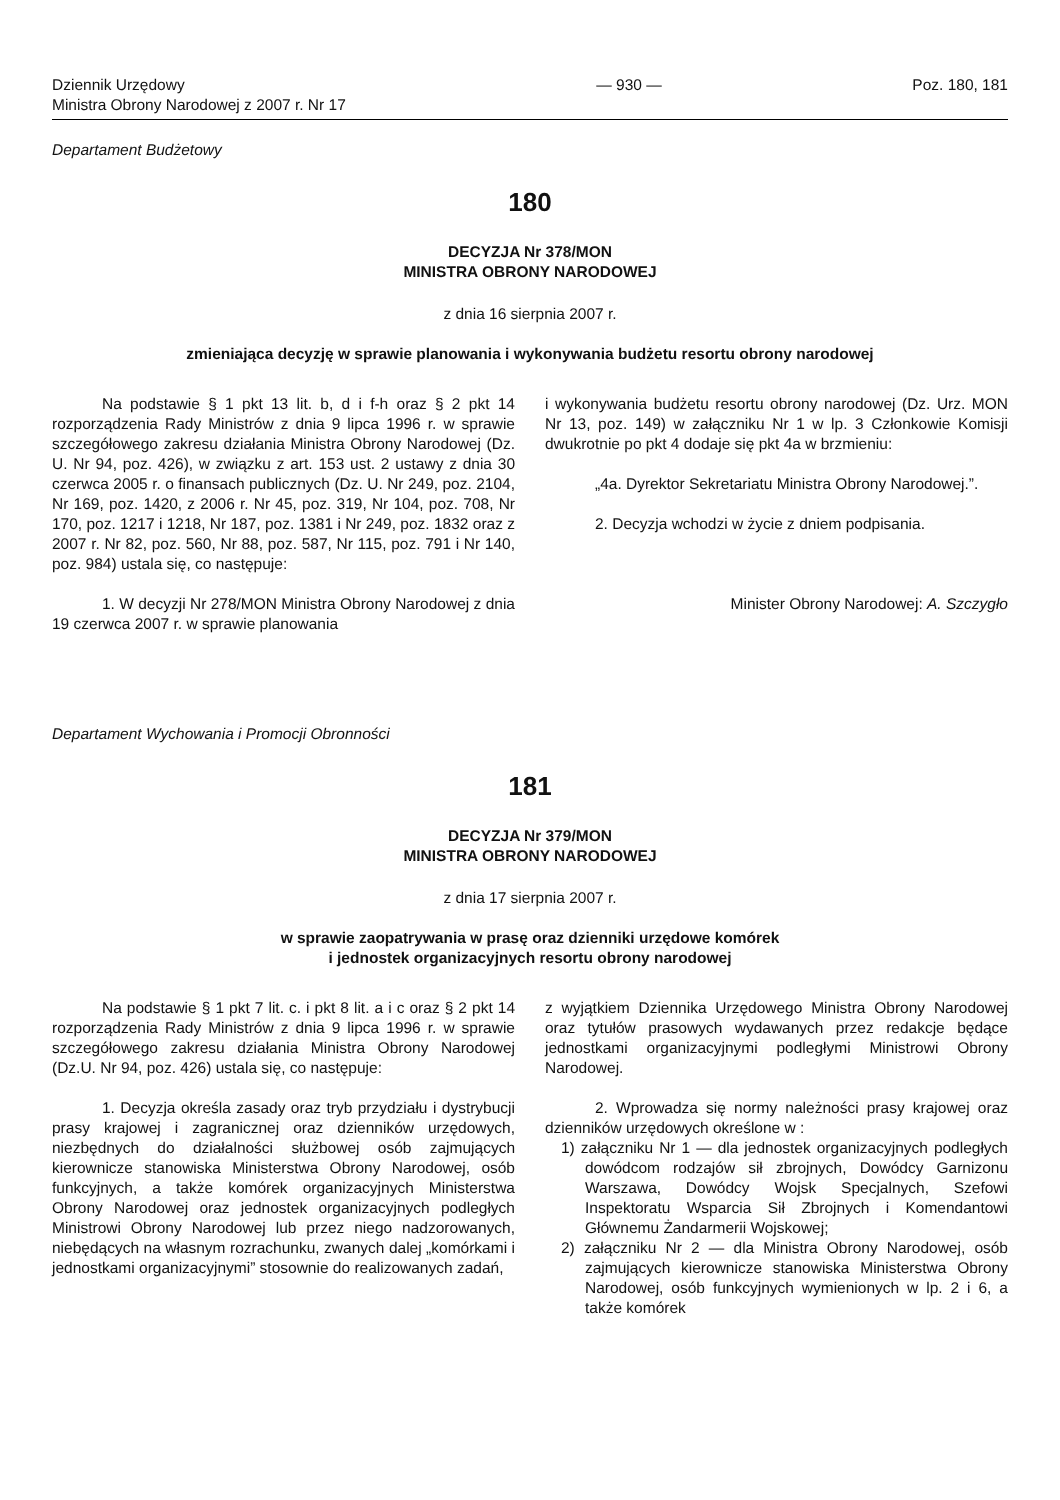Dziennik Urzędowy
Ministra Obrony Narodowej z 2007 r. Nr 17
— 930 — Poz. 180, 181
Departament Budżetowy
180
DECYZJA Nr 378/MON
MINISTRA OBRONY NARODOWEJ
z dnia 16 sierpnia 2007 r.
zmieniająca decyzję w sprawie planowania i wykonywania budżetu resortu obrony narodowej
Na podstawie § 1 pkt 13 lit. b, d i f-h oraz § 2 pkt 14 rozporządzenia Rady Ministrów z dnia 9 lipca 1996 r. w sprawie szczegółowego zakresu działania Ministra Obrony Narodowej (Dz. U. Nr 94, poz. 426), w związku z art. 153 ust. 2 ustawy z dnia 30 czerwca 2005 r. o finansach publicznych (Dz. U. Nr 249, poz. 2104, Nr 169, poz. 1420, z 2006 r. Nr 45, poz. 319, Nr 104, poz. 708, Nr 170, poz. 1217 i 1218, Nr 187, poz. 1381 i Nr 249, poz. 1832 oraz z 2007 r. Nr 82, poz. 560, Nr 88, poz. 587, Nr 115, poz. 791 i Nr 140, poz. 984) ustala się, co następuje:
1. W decyzji Nr 278/MON Ministra Obrony Narodowej z dnia 19 czerwca 2007 r. w sprawie planowania
i wykonywania budżetu resortu obrony narodowej (Dz. Urz. MON Nr 13, poz. 149) w załączniku Nr 1 w lp. 3 Członkowie Komisji dwukrotnie po pkt 4 dodaje się pkt 4a w brzmieniu:
„4a. Dyrektor Sekretariatu Ministra Obrony Narodowej.”.
2. Decyzja wchodzi w życie z dniem podpisania.
Minister Obrony Narodowej: A. Szczygło
Departament Wychowania i Promocji Obronności
181
DECYZJA Nr 379/MON
MINISTRA OBRONY NARODOWEJ
z dnia 17 sierpnia 2007 r.
w sprawie zaopatrywania w prasę oraz dzienniki urzędowe komórek
i jednostek organizacyjnych resortu obrony narodowej
Na podstawie § 1 pkt 7 lit. c. i pkt 8 lit. a i c oraz § 2 pkt 14 rozporządzenia Rady Ministrów z dnia 9 lipca 1996 r. w sprawie szczegółowego zakresu działania Ministra Obrony Narodowej (Dz.U. Nr 94, poz. 426) ustala się, co następuje:
1. Decyzja określa zasady oraz tryb przydziału i dystrybucji prasy krajowej i zagranicznej oraz dzienników urzędowych, niezbędnych do działalności służbowej osób zajmujących kierownicze stanowiska Ministerstwa Obrony Narodowej, osób funkcyjnych, a także komórek organizacyjnych Ministerstwa Obrony Narodowej oraz jednostek organizacyjnych podległych Ministrowi Obrony Narodowej lub przez niego nadzorowanych, niebędących na własnym rozrachunku, zwanych dalej „komórkami i jednostkami organizacyjnymi” stosownie do realizowanych zadań,
z wyjątkiem Dziennika Urzędowego Ministra Obrony Narodowej oraz tytułów prasowych wydawanych przez redakcje będące jednostkami organizacyjnymi podległymi Ministrowi Obrony Narodowej.
2. Wprowadza się normy należności prasy krajowej oraz dzienników urzędowych określone w :
1) załączniku Nr 1 — dla jednostek organizacyjnych podległych dowódcom rodzajów sił zbrojnych, Dowódcy Garnizonu Warszawa, Dowódcy Wojsk Specjalnych, Szefowi Inspektoratu Wsparcia Sił Zbrojnych i Komendantowi Głównemu Żandarmerii Wojskowej;
2) załączniku Nr 2 — dla Ministra Obrony Narodowej, osób zajmujących kierownicze stanowiska Ministerstwa Obrony Narodowej, osób funkcyjnych wymienionych w lp. 2 i 6, a także komórek